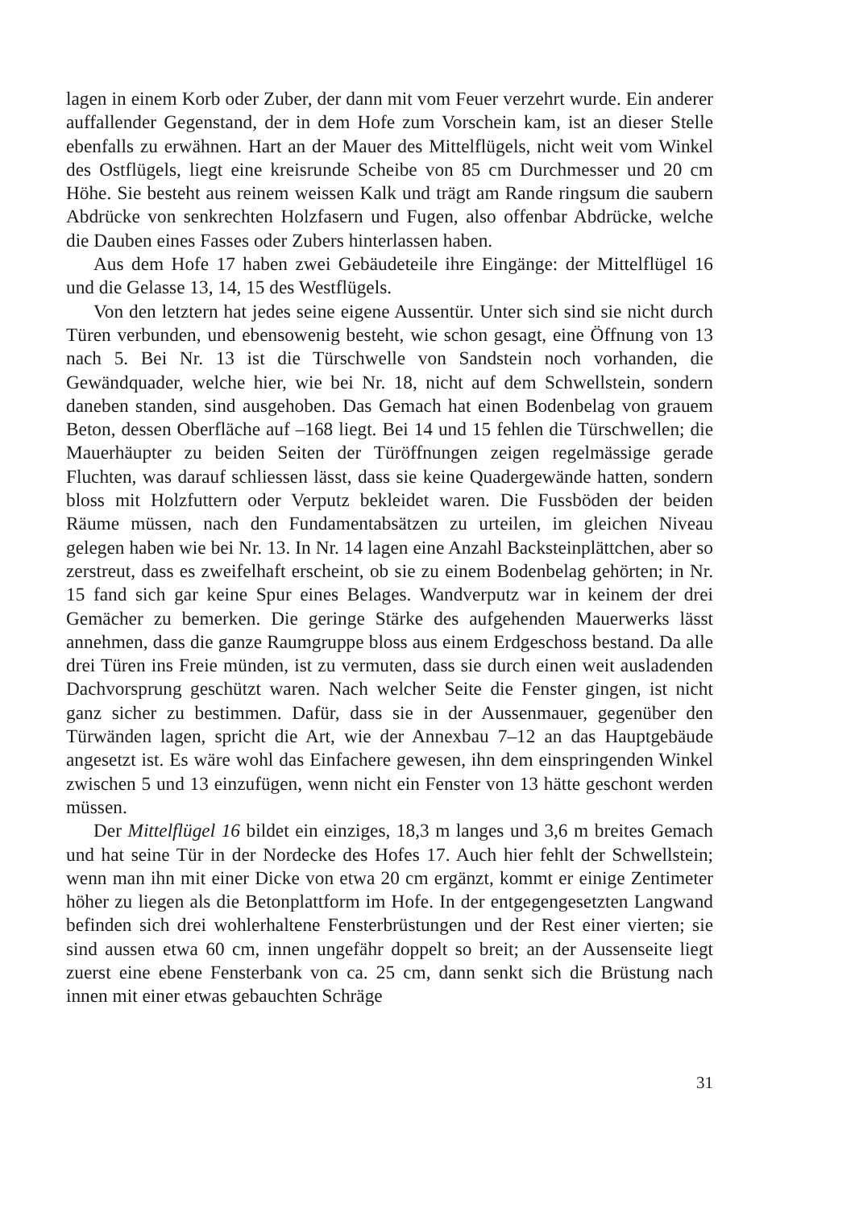lagen in einem Korb oder Zuber, der dann mit vom Feuer verzehrt wurde. Ein anderer auffallender Gegenstand, der in dem Hofe zum Vorschein kam, ist an dieser Stelle ebenfalls zu erwähnen. Hart an der Mauer des Mittelflügels, nicht weit vom Winkel des Ostflügels, liegt eine kreisrunde Scheibe von 85 cm Durchmesser und 20 cm Höhe. Sie besteht aus reinem weissen Kalk und trägt am Rande ringsum die saubern Abdrücke von senkrechten Holzfasern und Fugen, also offenbar Abdrücke, welche die Dauben eines Fasses oder Zubers hinterlassen haben.
Aus dem Hofe 17 haben zwei Gebäudeteile ihre Eingänge: der Mittelflügel 16 und die Gelasse 13, 14, 15 des Westflügels.
Von den letztern hat jedes seine eigene Aussentür. Unter sich sind sie nicht durch Türen verbunden, und ebensowenig besteht, wie schon gesagt, eine Öffnung von 13 nach 5. Bei Nr. 13 ist die Türschwelle von Sandstein noch vorhanden, die Gewändquader, welche hier, wie bei Nr. 18, nicht auf dem Schwellstein, sondern daneben standen, sind ausgehoben. Das Gemach hat einen Bodenbelag von grauem Beton, dessen Oberfläche auf –168 liegt. Bei 14 und 15 fehlen die Türschwellen; die Mauerhäupter zu beiden Seiten der Türöffnungen zeigen regelmässige gerade Fluchten, was darauf schliessen lässt, dass sie keine Quadergewände hatten, sondern bloss mit Holzfuttern oder Verputz bekleidet waren. Die Fussböden der beiden Räume müssen, nach den Fundamentabsätzen zu urteilen, im gleichen Niveau gelegen haben wie bei Nr. 13. In Nr. 14 lagen eine Anzahl Backsteinplättchen, aber so zerstreut, dass es zweifelhaft erscheint, ob sie zu einem Bodenbelag gehörten; in Nr. 15 fand sich gar keine Spur eines Belages. Wandverputz war in keinem der drei Gemächer zu bemerken. Die geringe Stärke des aufgehenden Mauerwerks lässt annehmen, dass die ganze Raumgruppe bloss aus einem Erdgeschoss bestand. Da alle drei Türen ins Freie münden, ist zu vermuten, dass sie durch einen weit ausladenden Dachvorsprung geschützt waren. Nach welcher Seite die Fenster gingen, ist nicht ganz sicher zu bestimmen. Dafür, dass sie in der Aussenmauer, gegenüber den Türwänden lagen, spricht die Art, wie der Annexbau 7–12 an das Hauptgebäude angesetzt ist. Es wäre wohl das Einfachere gewesen, ihn dem einspringenden Winkel zwischen 5 und 13 einzufügen, wenn nicht ein Fenster von 13 hätte geschont werden müssen.
Der Mittelflügel 16 bildet ein einziges, 18,3 m langes und 3,6 m breites Gemach und hat seine Tür in der Nordecke des Hofes 17. Auch hier fehlt der Schwellstein; wenn man ihn mit einer Dicke von etwa 20 cm ergänzt, kommt er einige Zentimeter höher zu liegen als die Betonplattform im Hofe. In der entgegengesetzten Langwand befinden sich drei wohlerhaltene Fensterbrüstungen und der Rest einer vierten; sie sind aussen etwa 60 cm, innen ungefähr doppelt so breit; an der Aussenseite liegt zuerst eine ebene Fensterbank von ca. 25 cm, dann senkt sich die Brüstung nach innen mit einer etwas gebauchten Schräge
31